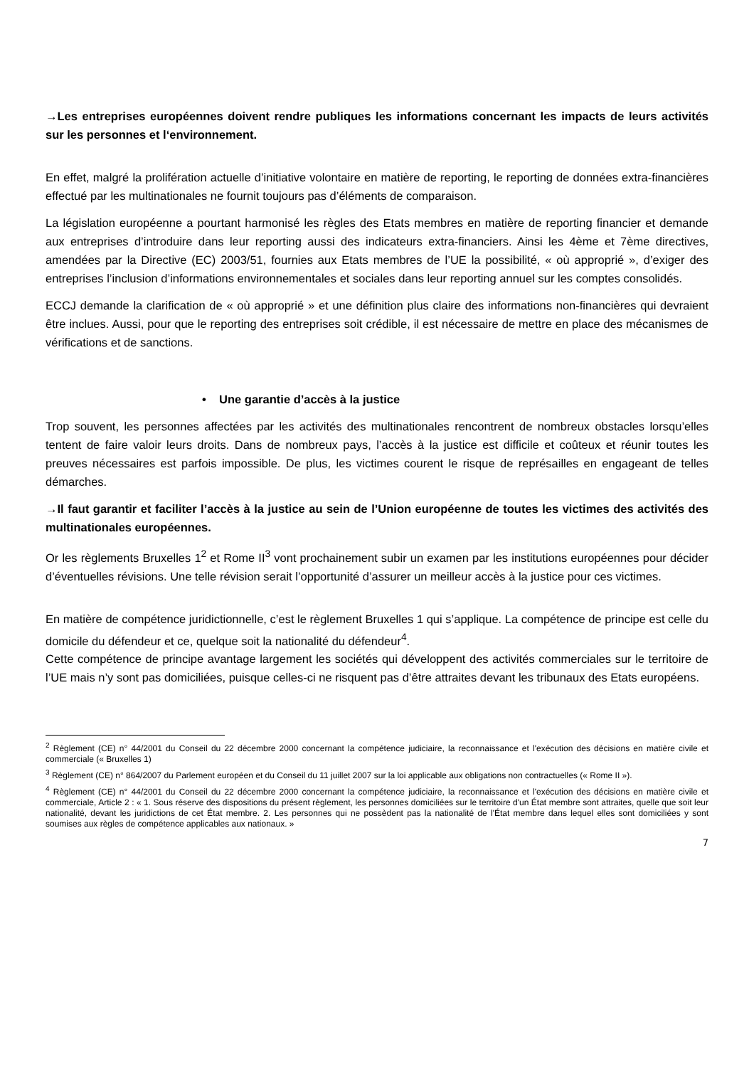→Les entreprises européennes doivent rendre publiques les informations concernant les impacts de leurs activités sur les personnes et l‘environnement.
En effet, malgré la prolifération actuelle d’initiative volontaire en matière de reporting, le reporting de données extra-financières effectué par les multinationales ne fournit toujours pas d’éléments de comparaison.
La législation européenne a pourtant harmonisé les règles des Etats membres en matière de reporting financier et demande aux entreprises d’introduire dans leur reporting aussi des indicateurs extra-financiers. Ainsi les 4ème et 7ème directives, amendées par la Directive (EC) 2003/51, fournies aux Etats membres de l’UE la possibilité, « où approprié », d’exiger des entreprises l’inclusion d’informations environnementales et sociales dans leur reporting annuel sur les comptes consolidés.
ECCJ demande la clarification de « où approprié » et une définition plus claire des informations non-financières qui devraient être inclues. Aussi, pour que le reporting des entreprises soit crédible, il est nécessaire de mettre en place des mécanismes de vérifications et de sanctions.
• Une garantie d’accès à la justice
Trop souvent, les personnes affectées par les activités des multinationales rencontrent de nombreux obstacles lorsqu’elles tentent de faire valoir leurs droits. Dans de nombreux pays, l’accès à la justice est difficile et coûteux et réunir toutes les preuves nécessaires est parfois impossible. De plus, les victimes courent le risque de représailles en engageant de telles démarches.
→Il faut garantir et faciliter l’accès à la justice au sein de l’Union européenne de toutes les victimes des activités des multinationales européennes.
Or les règlements Bruxelles 1<sup>2</sup> et Rome II<sup>3</sup> vont prochainement subir un examen par les institutions européennes pour décider d’éventuelles révisions. Une telle révision serait l’opportunité d’assurer un meilleur accès à la justice pour ces victimes.
En matière de compétence juridictionnelle, c’est le règlement Bruxelles 1 qui s’applique. La compétence de principe est celle du domicile du défendeur et ce, quelque soit la nationalité du défendeur<sup>4</sup>.
Cette compétence de principe avantage largement les sociétés qui développent des activités commerciales sur le territoire de l’UE mais n’y sont pas domiciliées, puisque celles-ci ne risquent pas d’être attraites devant les tribunaux des Etats européens.
<sup>2</sup> Règlement (CE) n° 44/2001 du Conseil du 22 décembre 2000 concernant la compétence judiciaire, la reconnaissance et l'exécution des décisions en matière civile et commerciale (« Bruxelles 1)
<sup>3</sup> Règlement (CE) n° 864/2007 du Parlement européen et du Conseil du 11 juillet 2007 sur la loi applicable aux obligations non contractuelles (« Rome II »).
<sup>4</sup> Règlement (CE) n° 44/2001 du Conseil du 22 décembre 2000 concernant la compétence judiciaire, la reconnaissance et l'exécution des décisions en matière civile et commerciale, Article 2 : « 1. Sous réserve des dispositions du présent règlement, les personnes domiciliées sur le territoire d'un État membre sont attraites, quelle que soit leur nationalité, devant les juridictions de cet État membre. 2. Les personnes qui ne possèdent pas la nationalité de l'État membre dans lequel elles sont domiciliées y sont soumises aux règles de compétence applicables aux nationaux. »
7